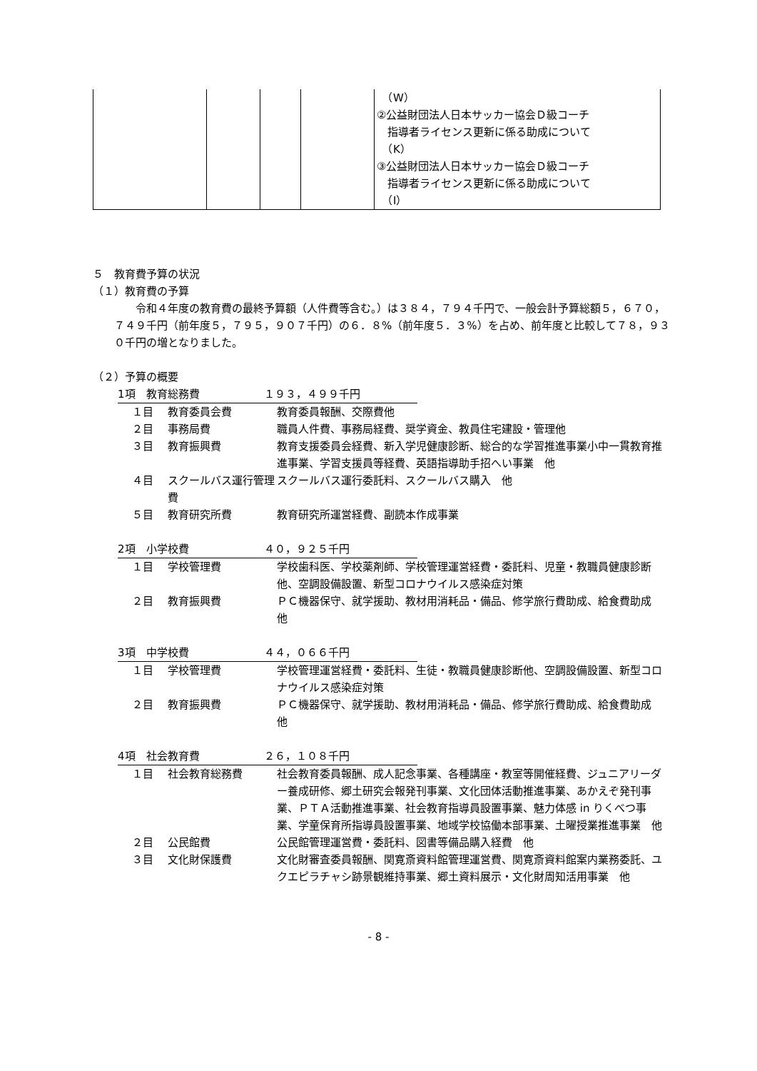| | | | | （W） ②公益財団法人日本サッカー協会Ｄ級コーチ 指導者ライセンス更新に係る助成について （K） ③公益財団法人日本サッカー協会Ｄ級コーチ 指導者ライセンス更新に係る助成について （I） |
５　教育費予算の状況
（１）教育費の予算
令和４年度の教育費の最終予算額（人件費等含む。）は３８４，７９４千円で、一般会計予算総額５，６７０，７４９千円（前年度５，７９５，９０７千円）の６．８%（前年度５．３%）を占め、前年度と比較して７８，９３０千円の増となりました。
（２）予算の概要
1項　教育総務費　　　　　　１９３，４９９千円
１目 教育委員会費 教育委員報酬、交際費他
２目 事務局費 職員人件費、事務局経費、奨学資金、教員住宅建設・管理他
３目 教育振興費 教育支援委員会経費、新入学児健康診断、総合的な学習推進事業小中一貫教育推進事業、学習支援員等経費、英語指導助手招へい事業　他
４目 スクールバス運行管理費 スクールバス運行委託料、スクールバス購入　他
５目 教育研究所費 教育研究所運営経費、副読本作成事業
2項　小学校費　　　　　　　４０，９２５千円
１目 学校管理費 学校歯科医、学校薬剤師、学校管理運営経費・委託料、児童・教職員健康診断他、空調設備設置、新型コロナウイルス感染症対策
２目 教育振興費 ＰＣ機器保守、就学援助、教材用消耗品・備品、修学旅行費助成、給食費助成　他
3項　中学校費　　　　　　　４４，０６６千円
１目 学校管理費 学校管理運営経費・委託料、生徒・教職員健康診断他、空調設備設置、新型コロナウイルス感染症対策
２目 教育振興費 ＰＣ機器保守、就学援助、教材用消耗品・備品、修学旅行費助成、給食費助成　他
4項　社会教育費　　　　　　２６，１０８千円
１目 社会教育総務費 社会教育委員報酬、成人記念事業、各種講座・教室等開催経費、ジュニアリーダー養成研修、郷土研究会報発刊事業、文化団体活動推進事業、あかえぞ発刊事業、ＰＴＡ活動推進事業、社会教育指導員設置事業、魅力体感 in りくべつ事業、学童保育所指導員設置事業、地域学校協働本部事業、土曜授業推進事業　他
２目 公民館費 公民館管理運営費・委託料、図書等備品購入経費　他
３目 文化財保護費 文化財審査委員報酬、関寛斎資料館管理運営費、関寛斎資料館案内業務委託、ユクエピラチャシ跡景観維持事業、郷土資料展示・文化財周知活用事業　他
- 8 -